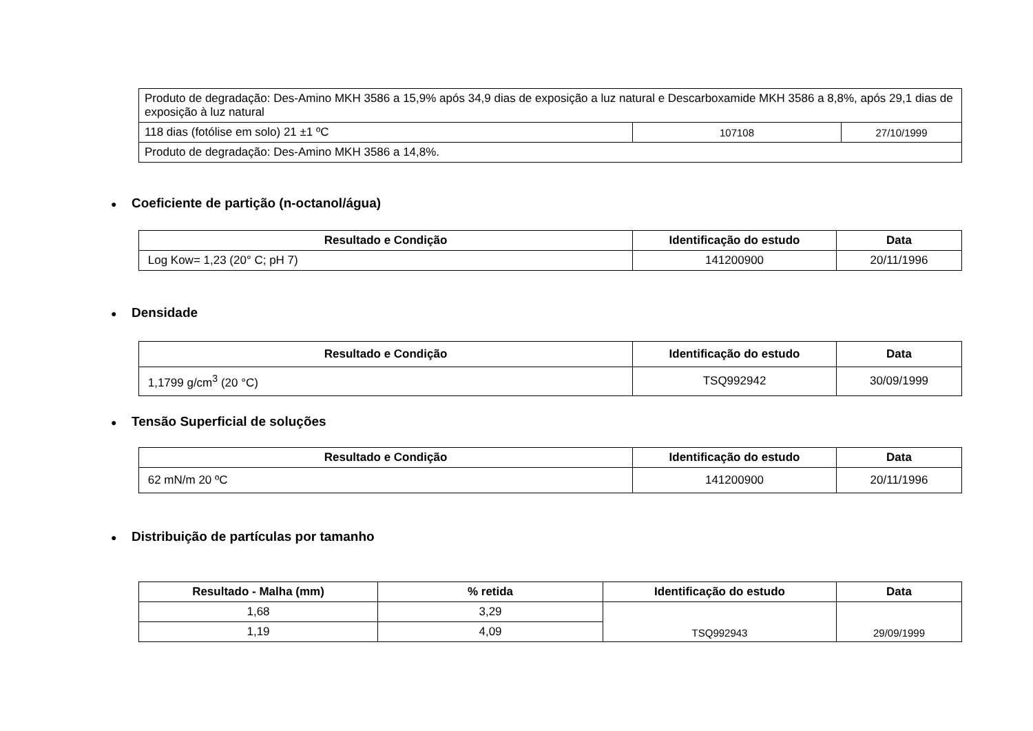| Produto de degradação: Des-Amino MKH 3586 a 15,9% após 34,9 dias de exposição a luz natural e Descarboxamide MKH 3586 a 8,8%, após 29,1 dias de exposição à luz natural | | |
| 118 dias (fotólise em solo) 21 ±1 ºC | 107108 | 27/10/1999 |
| Produto de degradação: Des-Amino MKH 3586 a 14,8%. | | |
● Coeficiente de partição (n-octanol/água)
| Resultado e Condição | Identificação do estudo | Data |
| --- | --- | --- |
| Log Kow= 1,23 (20° C; pH 7) | 141200900 | 20/11/1996 |
● Densidade
| Resultado e Condição | Identificação do estudo | Data |
| --- | --- | --- |
| 1,1799 g/cm<sup>3</sup> (20 °C) | TSQ992942 | 30/09/1999 |
● Tensão Superficial de soluções
| Resultado e Condição | Identificação do estudo | Data |
| --- | --- | --- |
| 62 mN/m 20 ºC | 141200900 | 20/11/1996 |
● Distribuição de partículas por tamanho
| Resultado - Malha (mm) | % retida | Identificação do estudo | Data |
| --- | --- | --- | --- |
| 1,68 | 3,29 | TSQ992943 | 29/09/1999 |
| 1,19 | 4,09 | | |